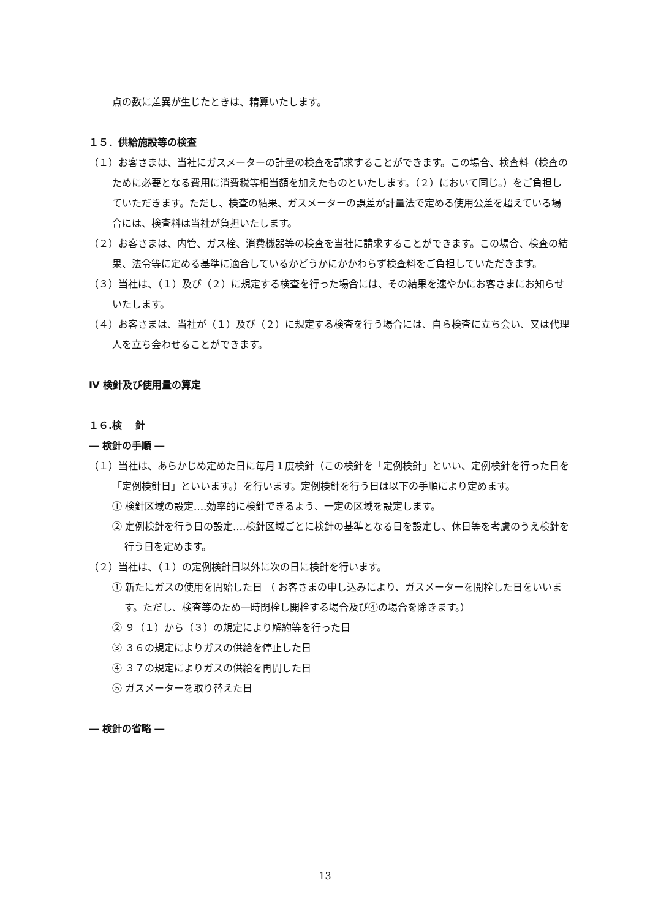点の数に差異が生じたときは、精算いたします。
１５．供給施設等の検査
（１）お客さまは、当社にガスメーターの計量の検査を請求することができます。この場合、検査料（検査のために必要となる費用に消費税等相当額を加えたものといたします。（２）において同じ。）をご負担していただきます。ただし、検査の結果、ガスメーターの誤差が計量法で定める使用公差を超えている場合には、検査料は当社が負担いたします。
（２）お客さまは、内管、ガス栓、消費機器等の検査を当社に請求することができます。この場合、検査の結果、法令等に定める基準に適合しているかどうかにかかわらず検査料をご負担していただきます。
（３）当社は、（１）及び（２）に規定する検査を行った場合には、その結果を速やかにお客さまにお知らせいたします。
（４）お客さまは、当社が（１）及び（２）に規定する検査を行う場合には、自ら検査に立ち会い、又は代理人を立ち会わせることができます。
Ⅳ 検針及び使用量の算定
１６.検　 針
― 検針の手順 ―
（１）当社は、あらかじめ定めた日に毎月１度検針（この検針を「定例検針」といい、定例検針を行った日を「定例検針日」といいます。）を行います。定例検針を行う日は以下の手順により定めます。
① 検針区域の設定‥‥効率的に検針できるよう、一定の区域を設定します。
② 定例検針を行う日の設定‥‥検針区域ごとに検針の基準となる日を設定し、休日等を考慮のうえ検針を行う日を定めます。
（２）当社は、（１）の定例検針日以外に次の日に検針を行います。
① 新たにガスの使用を開始した日 （ お客さまの申し込みにより、ガスメーターを開栓した日をいいます。ただし、検査等のため一時閉栓し開栓する場合及び④の場合を除きます。）
② ９（１）から（３）の規定により解約等を行った日
③ ３６の規定によりガスの供給を停止した日
④ ３７の規定によりガスの供給を再開した日
⑤ ガスメーターを取り替えた日
― 検針の省略 ―
13